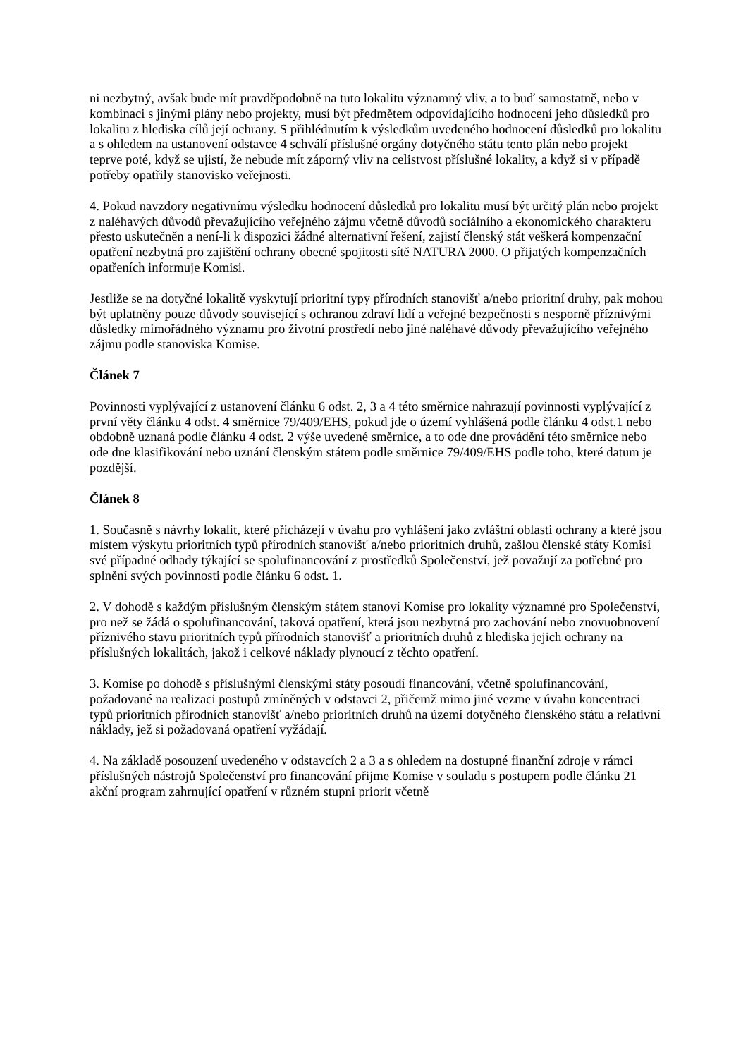ni nezbytný, avšak bude mít pravděpodobně na tuto lokalitu významný vliv, a to buď samostatně, nebo v kombinaci s jinými plány nebo projekty, musí být předmětem odpovídajícího hodnocení jeho důsledků pro lokalitu z hlediska cílů její ochrany. S přihlédnutím k výsledkům uvedeného hodnocení důsledků pro lokalitu a s ohledem na ustanovení odstavce 4 schválí příslušné orgány dotyčného státu tento plán nebo projekt teprve poté, když se ujistí, že nebude mít záporný vliv na celistvost příslušné lokality, a když si v případě potřeby opatřily stanovisko veřejnosti.
4. Pokud navzdory negativnímu výsledku hodnocení důsledků pro lokalitu musí být určitý plán nebo projekt z naléhavých důvodů převažujícího veřejného zájmu včetně důvodů sociálního a ekonomického charakteru přesto uskutečněn a není-li k dispozici žádné alternativní řešení, zajistí členský stát veškerá kompenzační opatření nezbytná pro zajištění ochrany obecné spojitosti sítě NATURA 2000. O přijatých kompenzačních opatřeních informuje Komisi.
Jestliže se na dotyčné lokalitě vyskytují prioritní typy přírodních stanovišť a/nebo prioritní druhy, pak mohou být uplatněny pouze důvody související s ochranou zdraví lidí a veřejné bezpečnosti s nesporně příznivými důsledky mimořádného významu pro životní prostředí nebo jiné naléhavé důvody převažujícího veřejného zájmu podle stanoviska Komise.
Článek 7
Povinnosti vyplývající z ustanovení článku 6 odst. 2, 3 a 4 této směrnice nahrazují povinnosti vyplývající z první věty článku 4 odst. 4 směrnice 79/409/EHS, pokud jde o území vyhlášená podle článku 4 odst.1 nebo obdobně uznaná podle článku 4 odst. 2 výše uvedené směrnice, a to ode dne provádění této směrnice nebo ode dne klasifikování nebo uznání členským státem podle směrnice 79/409/EHS podle toho, které datum je pozdější.
Článek 8
1. Současně s návrhy lokalit, které přicházejí v úvahu pro vyhlášení jako zvláštní oblasti ochrany a které jsou místem výskytu prioritních typů přírodních stanovišť a/nebo prioritních druhů, zašlou členské státy Komisi své případné odhady týkající se spolufinancování z prostředků Společenství, jež považují za potřebné pro splnění svých povinnosti podle článku 6 odst. 1.
2. V dohodě s každým příslušným členským státem stanoví Komise pro lokality významné pro Společenství, pro než se žádá o spolufinancování, taková opatření, která jsou nezbytná pro zachování nebo znovuobnovení příznivého stavu prioritních typů přírodních stanovišť a prioritních druhů z hlediska jejich ochrany na příslušných lokalitách, jakož i celkové náklady plynoucí z těchto opatření.
3. Komise po dohodě s příslušnými členskými státy posoudí financování, včetně spolufinancování, požadované na realizaci postupů zmíněných v odstavci 2, přičemž mimo jiné vezme v úvahu koncentraci typů prioritních přírodních stanovišť a/nebo prioritních druhů na území dotyčného členského státu a relativní náklady, jež si požadovaná opatření vyžádají.
4. Na základě posouzení uvedeného v odstavcích 2 a 3 a s ohledem na dostupné finanční zdroje v rámci příslušných nástrojů Společenství pro financování přijme Komise v souladu s postupem podle článku 21 akční program zahrnující opatření v různém stupni priorit včetně